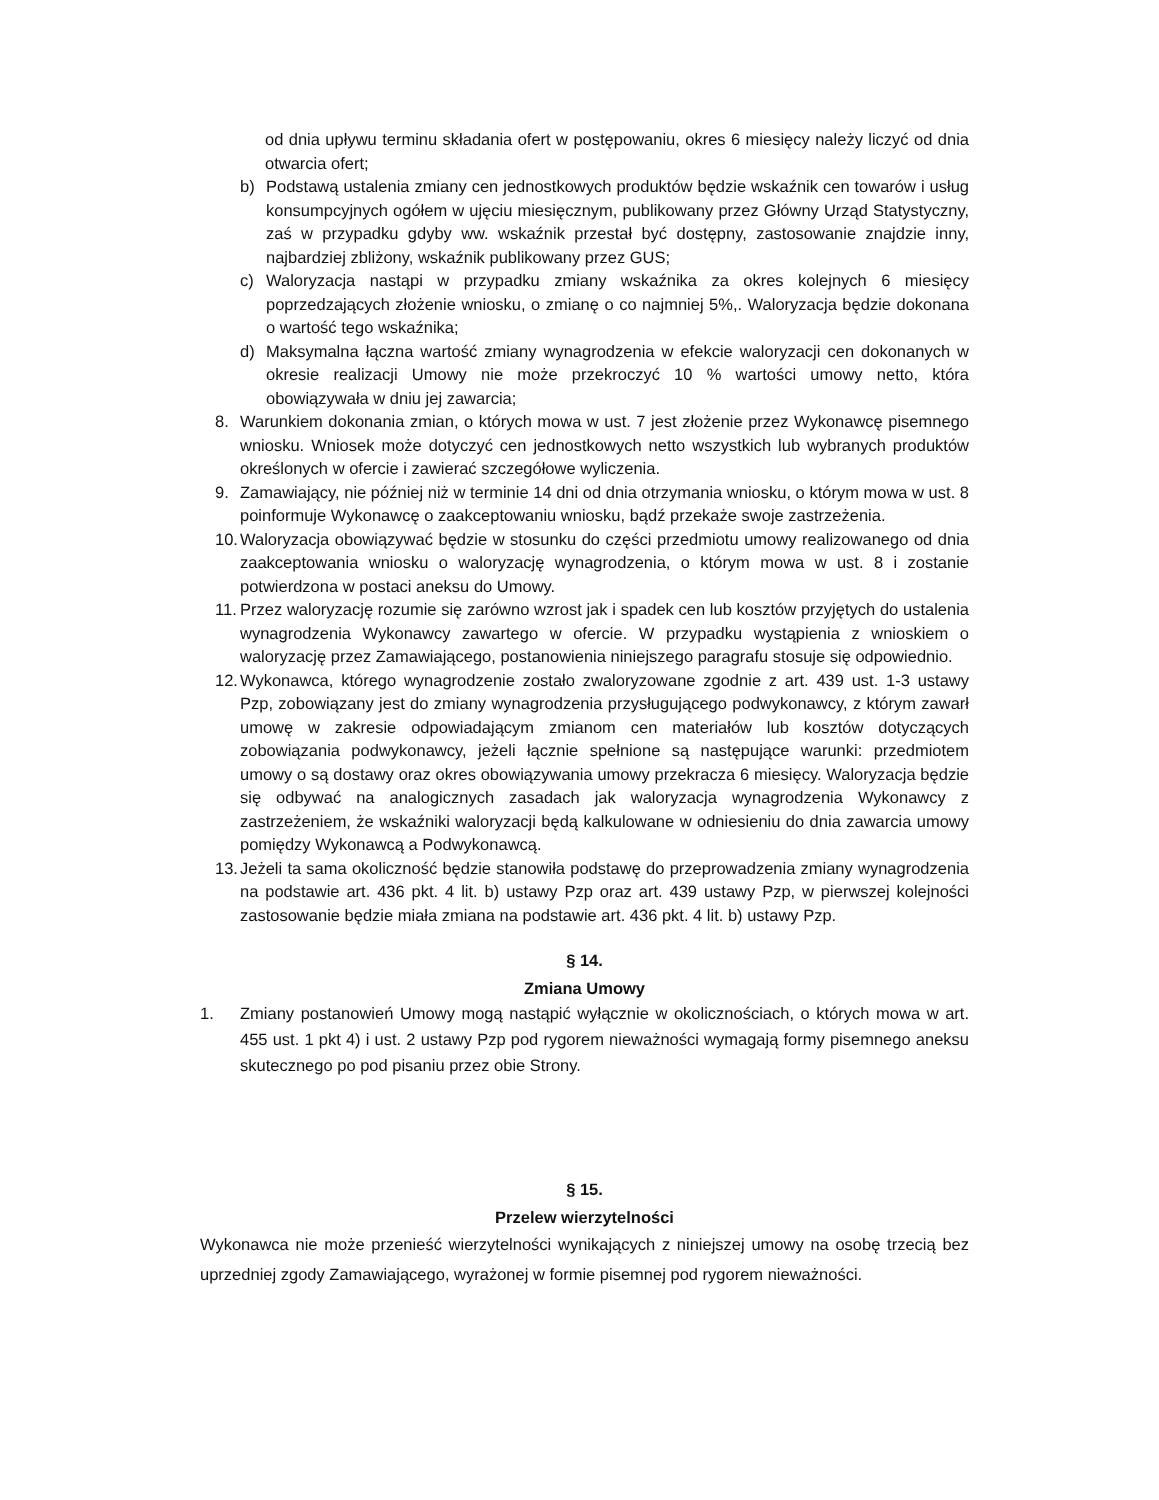od dnia upływu terminu składania ofert w postępowaniu, okres 6 miesięcy należy liczyć od dnia otwarcia ofert;
b) Podstawą ustalenia zmiany cen jednostkowych produktów będzie wskaźnik cen towarów i usług konsumpcyjnych ogółem w ujęciu miesięcznym, publikowany przez Główny Urząd Statystyczny, zaś w przypadku gdyby ww. wskaźnik przestał być dostępny, zastosowanie znajdzie inny, najbardziej zbliżony, wskaźnik publikowany przez GUS;
c) Waloryzacja nastąpi w przypadku zmiany wskaźnika za okres kolejnych 6 miesięcy poprzedzających złożenie wniosku, o zmianę o co najmniej 5%,. Waloryzacja będzie dokonana o wartość tego wskaźnika;
d) Maksymalna łączna wartość zmiany wynagrodzenia w efekcie waloryzacji cen dokonanych w okresie realizacji Umowy nie może przekroczyć 10 % wartości umowy netto, która obowiązywała w dniu jej zawarcia;
8. Warunkiem dokonania zmian, o których mowa w ust. 7 jest złożenie przez Wykonawcę pisemnego wniosku. Wniosek może dotyczyć cen jednostkowych netto wszystkich lub wybranych produktów określonych w ofercie i zawierać szczegółowe wyliczenia.
9. Zamawiający, nie później niż w terminie 14 dni od dnia otrzymania wniosku, o którym mowa w ust. 8 poinformuje Wykonawcę o zaakceptowaniu wniosku, bądź przekaże swoje zastrzeżenia.
10. Waloryzacja obowiązywać będzie w stosunku do części przedmiotu umowy realizowanego od dnia zaakceptowania wniosku o waloryzację wynagrodzenia, o którym mowa w ust. 8 i zostanie potwierdzona w postaci aneksu do Umowy.
11. Przez waloryzację rozumie się zarówno wzrost jak i spadek cen lub kosztów przyjętych do ustalenia wynagrodzenia Wykonawcy zawartego w ofercie. W przypadku wystąpienia z wnioskiem o waloryzację przez Zamawiającego, postanowienia niniejszego paragrafu stosuje się odpowiednio.
12. Wykonawca, którego wynagrodzenie zostało zwaloryzowane zgodnie z art. 439 ust. 1-3 ustawy Pzp, zobowiązany jest do zmiany wynagrodzenia przysługującego podwykonawcy, z którym zawarł umowę w zakresie odpowiadającym zmianom cen materiałów lub kosztów dotyczących zobowiązania podwykonawcy, jeżeli łącznie spełnione są następujące warunki: przedmiotem umowy o są dostawy oraz okres obowiązywania umowy przekracza 6 miesięcy. Waloryzacja będzie się odbywać na analogicznych zasadach jak waloryzacja wynagrodzenia Wykonawcy z zastrzeżeniem, że wskaźniki waloryzacji będą kalkulowane w odniesieniu do dnia zawarcia umowy pomiędzy Wykonawcą a Podwykonawcą.
13. Jeżeli ta sama okoliczność będzie stanowiła podstawę do przeprowadzenia zmiany wynagrodzenia na podstawie art. 436 pkt. 4 lit. b) ustawy Pzp oraz art. 439 ustawy Pzp, w pierwszej kolejności zastosowanie będzie miała zmiana na podstawie art. 436 pkt. 4 lit. b) ustawy Pzp.
§ 14.
Zmiana Umowy
1. Zmiany postanowień Umowy mogą nastąpić wyłącznie w okolicznościach, o których mowa w art. 455 ust. 1 pkt 4) i ust. 2 ustawy Pzp pod rygorem nieważności wymagają formy pisemnego aneksu skutecznego po pod pisaniu przez obie Strony.
§ 15.
Przelew wierzytelności
Wykonawca nie może przenieść wierzytelności wynikających z niniejszej umowy na osobę trzecią bez uprzedniej zgody Zamawiającego, wyrażonej w formie pisemnej pod rygorem nieważności.